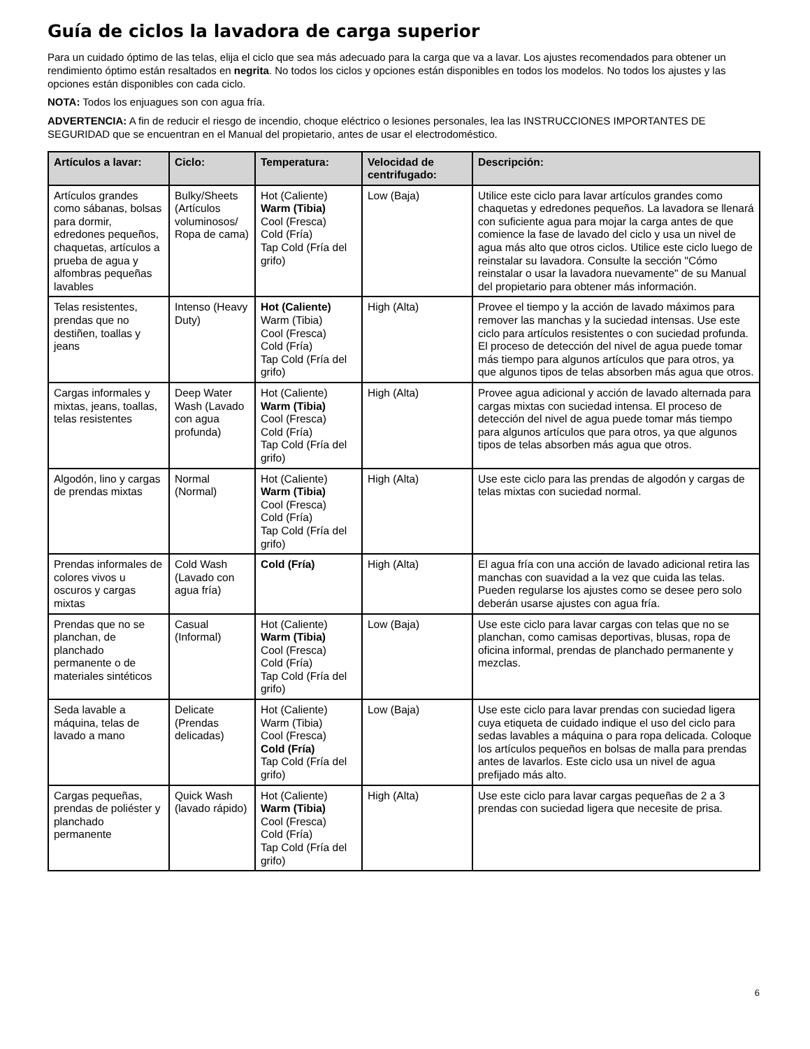Guía de ciclos la lavadora de carga superior
Para un cuidado óptimo de las telas, elija el ciclo que sea más adecuado para la carga que va a lavar. Los ajustes recomendados para obtener un rendimiento óptimo están resaltados en negrita. No todos los ciclos y opciones están disponibles en todos los modelos. No todos los ajustes y las opciones están disponibles con cada ciclo.
NOTA: Todos los enjuagues son con agua fría.
ADVERTENCIA: A fin de reducir el riesgo de incendio, choque eléctrico o lesiones personales, lea las INSTRUCCIONES IMPORTANTES DE SEGURIDAD que se encuentran en el Manual del propietario, antes de usar el electrodoméstico.
| Artículos a lavar: | Ciclo: | Temperatura: | Velocidad de centrifugado: | Descripción: |
| --- | --- | --- | --- | --- |
| Artículos grandes como sábanas, bolsas para dormir, edredones pequeños, chaquetas, artículos a prueba de agua y alfombras pequeñas lavables | Bulky/Sheets (Artículos voluminosos/ Ropa de cama) | Hot (Caliente) Warm (Tibia) Cool (Fresca) Cold (Fría) Tap Cold (Fría del grifo) | Low (Baja) | Utilice este ciclo para lavar artículos grandes como chaquetas y edredones pequeños. La lavadora se llenará con suficiente agua para mojar la carga antes de que comience la fase de lavado del ciclo y usa un nivel de agua más alto que otros ciclos. Utilice este ciclo luego de reinstalar su lavadora. Consulte la sección "Cómo reinstalar o usar la lavadora nuevamente" de su Manual del propietario para obtener más información. |
| Telas resistentes, prendas que no destiñen, toallas y jeans | Intenso (Heavy Duty) | Hot (Caliente) Warm (Tibia) Cool (Fresca) Cold (Fría) Tap Cold (Fría del grifo) | High (Alta) | Provee el tiempo y la acción de lavado máximos para remover las manchas y la suciedad intensas. Use este ciclo para artículos resistentes o con suciedad profunda. El proceso de detección del nivel de agua puede tomar más tiempo para algunos artículos que para otros, ya que algunos tipos de telas absorben más agua que otros. |
| Cargas informales y mixtas, jeans, toallas, telas resistentes | Deep Water Wash (Lavado con agua profunda) | Hot (Caliente) Warm (Tibia) Cool (Fresca) Cold (Fría) Tap Cold (Fría del grifo) | High (Alta) | Provee agua adicional y acción de lavado alternada para cargas mixtas con suciedad intensa. El proceso de detección del nivel de agua puede tomar más tiempo para algunos artículos que para otros, ya que algunos tipos de telas absorben más agua que otros. |
| Algodón, lino y cargas de prendas mixtas | Normal (Normal) | Hot (Caliente) Warm (Tibia) Cool (Fresca) Cold (Fría) Tap Cold (Fría del grifo) | High (Alta) | Use este ciclo para las prendas de algodón y cargas de telas mixtas con suciedad normal. |
| Prendas informales de colores vivos u oscuros y cargas mixtas | Cold Wash (Lavado con agua fría) | Cold (Fría) | High (Alta) | El agua fría con una acción de lavado adicional retira las manchas con suavidad a la vez que cuida las telas. Pueden regularse los ajustes como se desee pero solo deberán usarse ajustes con agua fría. |
| Prendas que no se planchan, de planchado permanente o de materiales sintéticos | Casual (Informal) | Hot (Caliente) Warm (Tibia) Cool (Fresca) Cold (Fría) Tap Cold (Fría del grifo) | Low (Baja) | Use este ciclo para lavar cargas con telas que no se planchan, como camisas deportivas, blusas, ropa de oficina informal, prendas de planchado permanente y mezclas. |
| Seda lavable a máquina, telas de lavado a mano | Delicate (Prendas delicadas) | Hot (Caliente) Warm (Tibia) Cool (Fresca) Cold (Fría) Tap Cold (Fría del grifo) | Low (Baja) | Use este ciclo para lavar prendas con suciedad ligera cuya etiqueta de cuidado indique el uso del ciclo para sedas lavables a máquina o para ropa delicada. Coloque los artículos pequeños en bolsas de malla para prendas antes de lavarlos. Este ciclo usa un nivel de agua prefijado más alto. |
| Cargas pequeñas, prendas de poliéster y planchado permanente | Quick Wash (lavado rápido) | Hot (Caliente) Warm (Tibia) Cool (Fresca) Cold (Fría) Tap Cold (Fría del grifo) | High (Alta) | Use este ciclo para lavar cargas pequeñas de 2 a 3 prendas con suciedad ligera que necesite de prisa. |
6